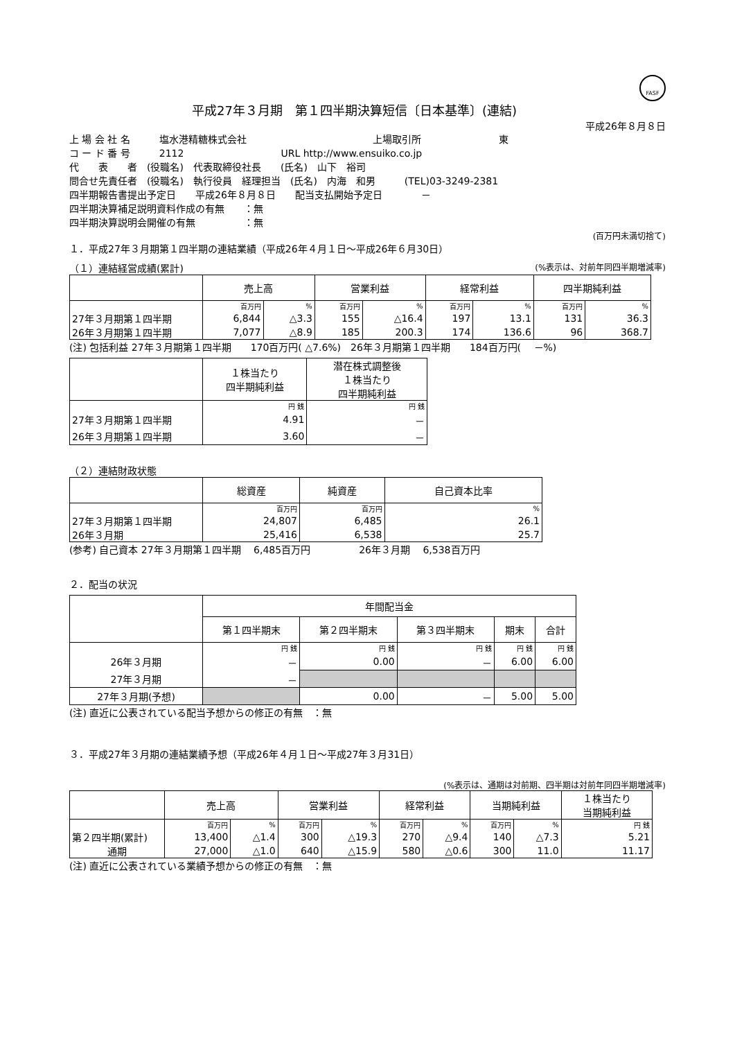FASF
平成27年３月期　第１四半期決算短信〔日本基準〕(連結)
平成26年８月８日
上 場 会 社 名　　　塩水港精糖株式会社　　　　　　　　　　　　　上場取引所　　　　　　　　東
コ ー ド 番 号　　　2112　　　　　　　　　　URL http://www.ensuiko.co.jp
代　　表　　者　(役職名)　代表取締役社長　　(氏名)　山下　裕司
問合せ先責任者　(役職名)　執行役員　経理担当　(氏名)　内海　和男　　　(TEL)03-3249-2381
四半期報告書提出予定日　　平成26年８月８日　　配当支払開始予定日　　　　－
四半期決算補足説明資料作成の有無　　：無
四半期決算説明会開催の有無　　　　　：無
(百万円未満切捨て)
１．平成27年３月期第１四半期の連結業績（平成26年４月１日～平成26年６月30日）
（１）連結経営成績(累計) (%表示は、対前年同四半期増減率)
| | 売上高 | | 営業利益 | | 経常利益 | | 四半期純利益 | |
| --- | --- | --- | --- | --- | --- | --- | --- | --- |
| | 百万円 | % | 百万円 | % | 百万円 | % | 百万円 | % |
| 27年３月期第１四半期 | 6,844 | △3.3 | 155 | △16.4 | 197 | 13.1 | 131 | 36.3 |
| 26年３月期第１四半期 | 7,077 | △8.9 | 185 | 200.3 | 174 | 136.6 | 96 | 368.7 |
(注) 包括利益 27年３月期第１四半期　　170百万円( △7.6%)　26年３月期第１四半期　　184百万円(　 －%)
| | １株当たり 四半期純利益 | 潜在株式調整後 １株当たり 四半期純利益 |
| --- | --- | --- |
| | 円 銭 | 円 銭 |
| 27年３月期第１四半期 | 4.91 | － |
| 26年３月期第１四半期 | 3.60 | － |
（２）連結財政状態
| | 総資産 | 純資産 | 自己資本比率 |
| --- | --- | --- | --- |
| | 百万円 | 百万円 | % |
| 27年３月期第１四半期 | 24,807 | 6,485 | 26.1 |
| 26年３月期 | 25,416 | 6,538 | 25.7 |
(参考) 自己資本 27年３月期第１四半期　 6,485百万円　　　　　26年３月期　 6,538百万円
２．配当の状況
| | 年間配当金 | | | | |
| --- | --- | --- | --- | --- | --- |
| | 第１四半期末 | 第２四半期末 | 第３四半期末 | 期末 | 合計 |
| | 円 銭 | 円 銭 | 円 銭 | 円 銭 | 円 銭 |
| 26年３月期 | － | 0.00 | － | 6.00 | 6.00 |
| 27年３月期 | － | | | | |
| 27年３月期(予想) | | 0.00 | － | 5.00 | 5.00 |
(注) 直近に公表されている配当予想からの修正の有無　：無
３．平成27年３月期の連結業績予想（平成26年４月１日～平成27年３月31日）
(%表示は、通期は対前期、四半期は対前年同四半期増減率)
| | 売上高 | | 営業利益 | | 経常利益 | | 当期純利益 | | １株当たり 当期純利益 |
| --- | --- | --- | --- | --- | --- | --- | --- | --- | --- |
| | 百万円 | % | 百万円 | % | 百万円 | % | 百万円 | % | 円 銭 |
| 第２四半期(累計) | 13,400 | △1.4 | 300 | △19.3 | 270 | △9.4 | 140 | △7.3 | 5.21 |
| 通期 | 27,000 | △1.0 | 640 | △15.9 | 580 | △0.6 | 300 | 11.0 | 11.17 |
(注) 直近に公表されている業績予想からの修正の有無　：無